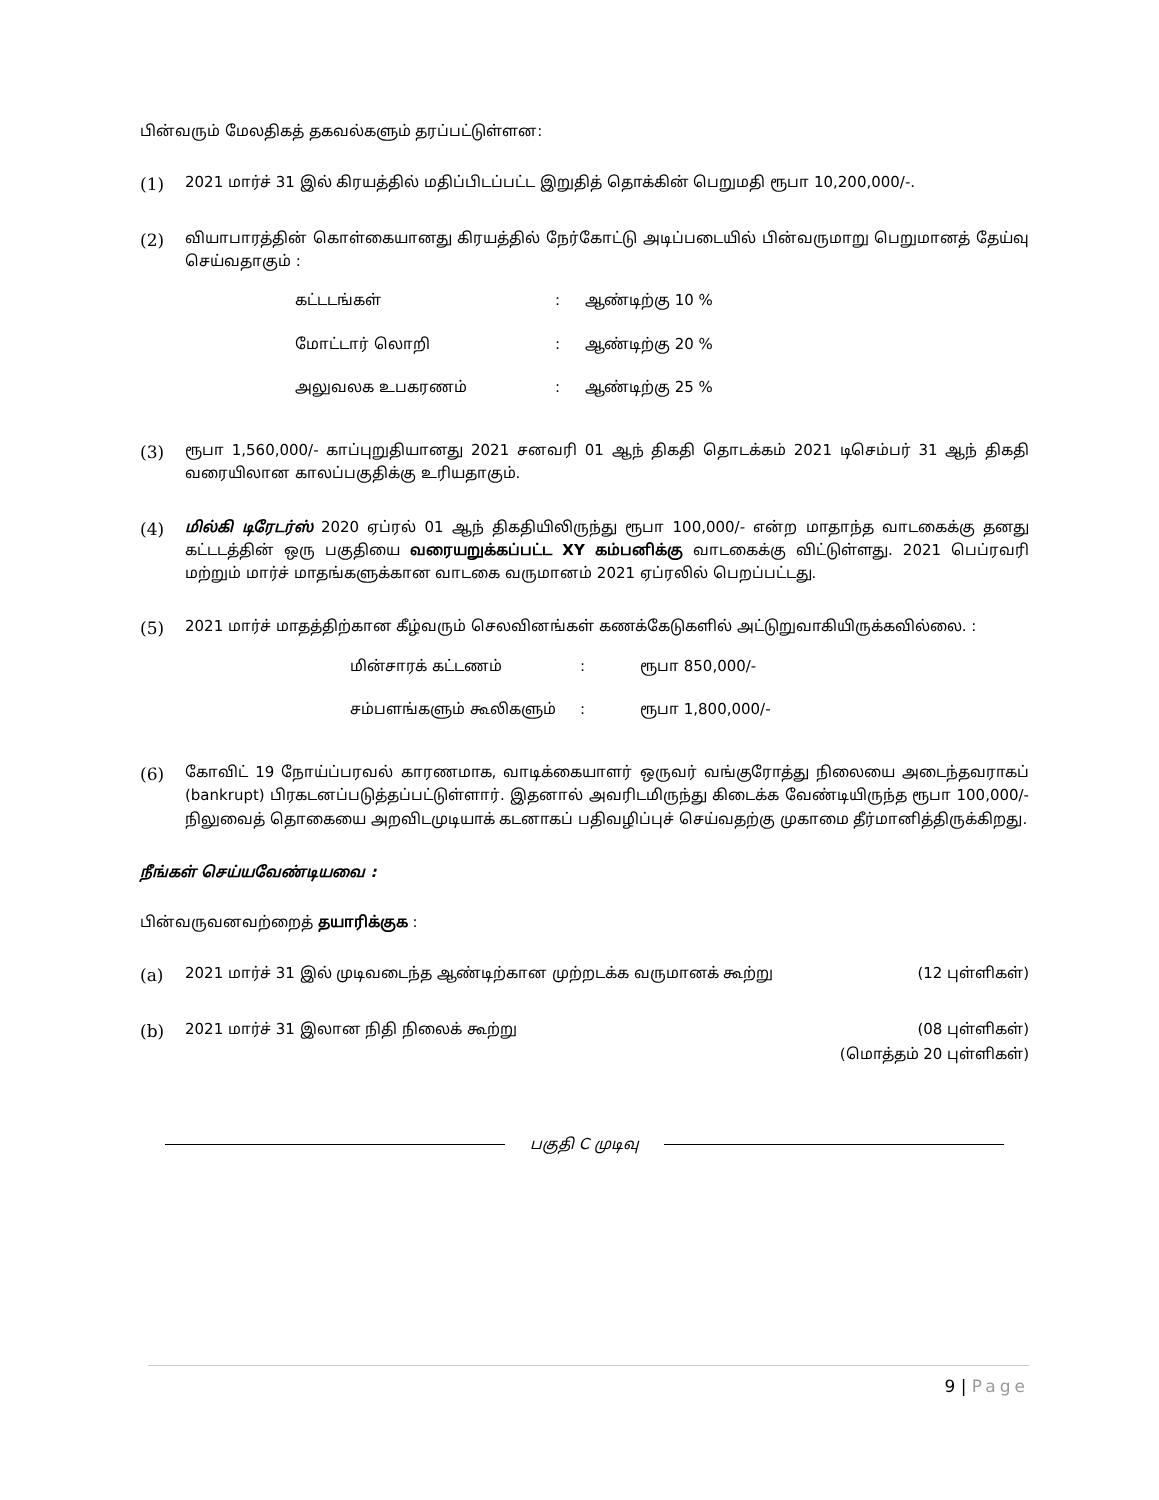பின்வரும் மேலதிகத் தகவல்களும் தரப்பட்டுள்ளன:
(1) 2021 மார்ச் 31 இல் கிரயத்தில் மதிப்பிடப்பட்ட இறுதித் தொக்கின் பெறுமதி ரூபா 10,200,000/-.
(2) வியாபாரத்தின் கொள்கையானது கிரயத்தில் நேர்கோட்டு அடிப்படையில் பின்வருமாறு பெறுமானத் தேய்வு செய்வதாகும் :
| கட்டடங்கள் | : | ஆண்டிற்கு 10 % |
| மோட்டார் லொறி | : | ஆண்டிற்கு 20 % |
| அலுவலக உபகரணம் | : | ஆண்டிற்கு 25 % |
(3) ரூபா 1,560,000/- காப்புறுதியானது 2021 சனவரி 01 ஆந் திகதி தொடக்கம் 2021 டிசெம்பர் 31 ஆந் திகதி வரையிலான காலப்பகுதிக்கு உரியதாகும்.
(4) மில்கி டிரேடர்ஸ் 2020 ஏப்ரல் 01 ஆந் திகதியிலிருந்து ரூபா 100,000/- என்ற மாதாந்த வாடகைக்கு தனது கட்டடத்தின் ஒரு பகுதியை வரையறுக்கப்பட்ட XY கம்பனிக்கு வாடகைக்கு விட்டுள்ளது. 2021 பெப்ரவரி மற்றும் மார்ச் மாதங்களுக்கான வாடகை வருமானம் 2021 ஏப்ரலில் பெறப்பட்டது.
(5) 2021 மார்ச் மாதத்திற்கான கீழ்வரும் செலவினங்கள் கணக்கேடுகளில் அட்டுறுவாகியிருக்கவில்லை. :
| மின்சாரக் கட்டணம் | : | ரூபா 850,000/- |
| சம்பளங்களும் கூலிகளும் | : | ரூபா 1,800,000/- |
(6) கோவிட் 19 நோய்ப்பரவல் காரணமாக, வாடிக்கையாளர் ஒருவர் வங்குரோத்து நிலையை அடைந்தவராகப் (bankrupt) பிரகடனப்படுத்தப்பட்டுள்ளார். இதனால் அவரிடமிருந்து கிடைக்க வேண்டியிருந்த ரூபா 100,000/- நிலுவைத் தொகையை அறவிடமுடியாக் கடனாகப் பதிவழிப்புச் செய்வதற்கு முகாமை தீர்மானித்திருக்கிறது.
நீங்கள் செய்யவேண்டியவை :
பின்வருவனவற்றைத் தயாரிக்குக :
(a) 2021 மார்ச் 31 இல் முடிவடைந்த ஆண்டிற்கான முற்றடக்க வருமானக் கூற்று (12 புள்ளிகள்)
(b) 2021 மார்ச் 31 இலான நிதி நிலைக் கூற்று (08 புள்ளிகள்)
(மொத்தம் 20 புள்ளிகள்)
பகுதி C முடிவு
9 | Page